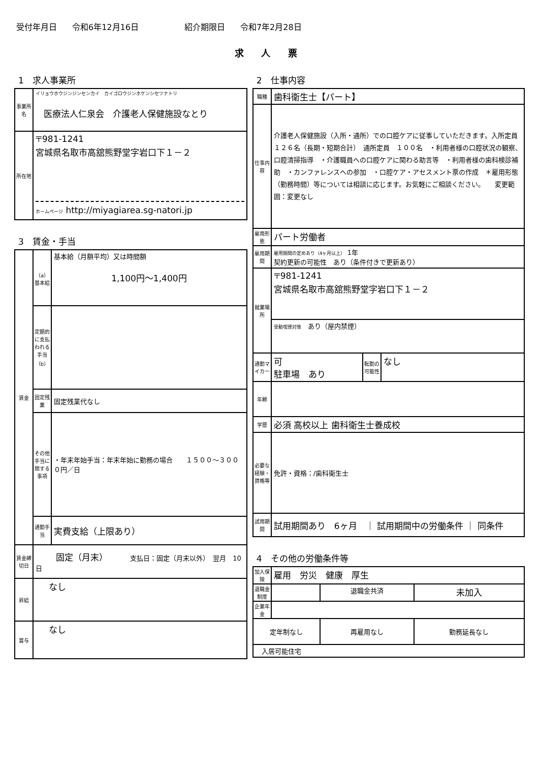受付年月日 令和6年12月16日 紹介期限日 令和7年2月28日
求 人 票
1　求人事業所
| 事業所名 | イリョウホウジンジンセンカイ カイゴロウジンホケンシセツナトリ 医療法人仁泉会 介護老人保健施設なとり |
| 所在地 | 〒981-1241 宮城県名取市高舘熊野堂字岩口下１－２ ホームページ http://miyagiarea.sg-natori.jp |
3　賃金・手当
| 賃金 | （a）基本給 | 基本給（月額平均）又は時間額 1,100円〜1,400円 |
| | 定額的に支払われる手当（b） | |
| | 固定残業 | 固定残業代なし |
| | その他手当に関する事項 | ・年末年始手当：年末年始に勤務の場合 １５００〜３０００円／日 |
| | 通勤手当 | 実費支給（上限あり） |
| 賃金締切日 | 固定（月末） 支払日：固定（月末以外） 翌月 10 日 | |
| 昇給 | なし | |
| 賞与 | なし | |
2　仕事内容
| 職種 | 歯科衛生士【パート】 | | |
| 仕事内容 | 介護老人保健施設（入所・通所）での口腔ケアに従事していただきます。入所定員 １２６名（長期・短期合計） 通所定員 １００名 ・利用者様の口腔状況の観察、口腔清掃指導 ・介護職員への口腔ケアに関わる助言等 ・利用者様の歯科検診補助 ・カンファレンスへの参加 ・口腔ケア・アセスメント票の作成 ＊雇用形態（勤務時間）等については相談に応じます。お気軽にご相談ください。 変更範囲：変更なし | | |
| 雇用形態 | パート労働者 | | |
| 雇用期間 | 雇用期間の定めあり（4ヶ月以上） 1年 契約更新の可能性 あり（条件付きで更新あり） | | |
| 就業場所 | 〒981-1241 宮城県名取市高舘熊野堂字岩口下１－２ | | |
| | 受動喫煙対策 あり（屋内禁煙） | | |
| 通勤マイカー | 可 駐車場 あり | 転勤の可能性 | なし |
| 年齢 | | | |
| 学歴 | 必須 高校以上 歯科衛生士養成校 | | |
| 必要な経験・資格等 | 免許・資格：/歯科衛生士 | | |
| 試用期間 | 試用期間あり 6ヶ月 ｜ 試用期間中の労働条件 ｜ 同条件 | | |
4　その他の労働条件等
| 加入保険 | 雇用 労災 健康 厚生 | | |
| 退職金制度 | | 退職金共済 | 未加入 |
| 企業年金 | | | |
| 定年制なし | | 再雇用なし | 勤務延長なし |
| 入居可能住宅 | | | |